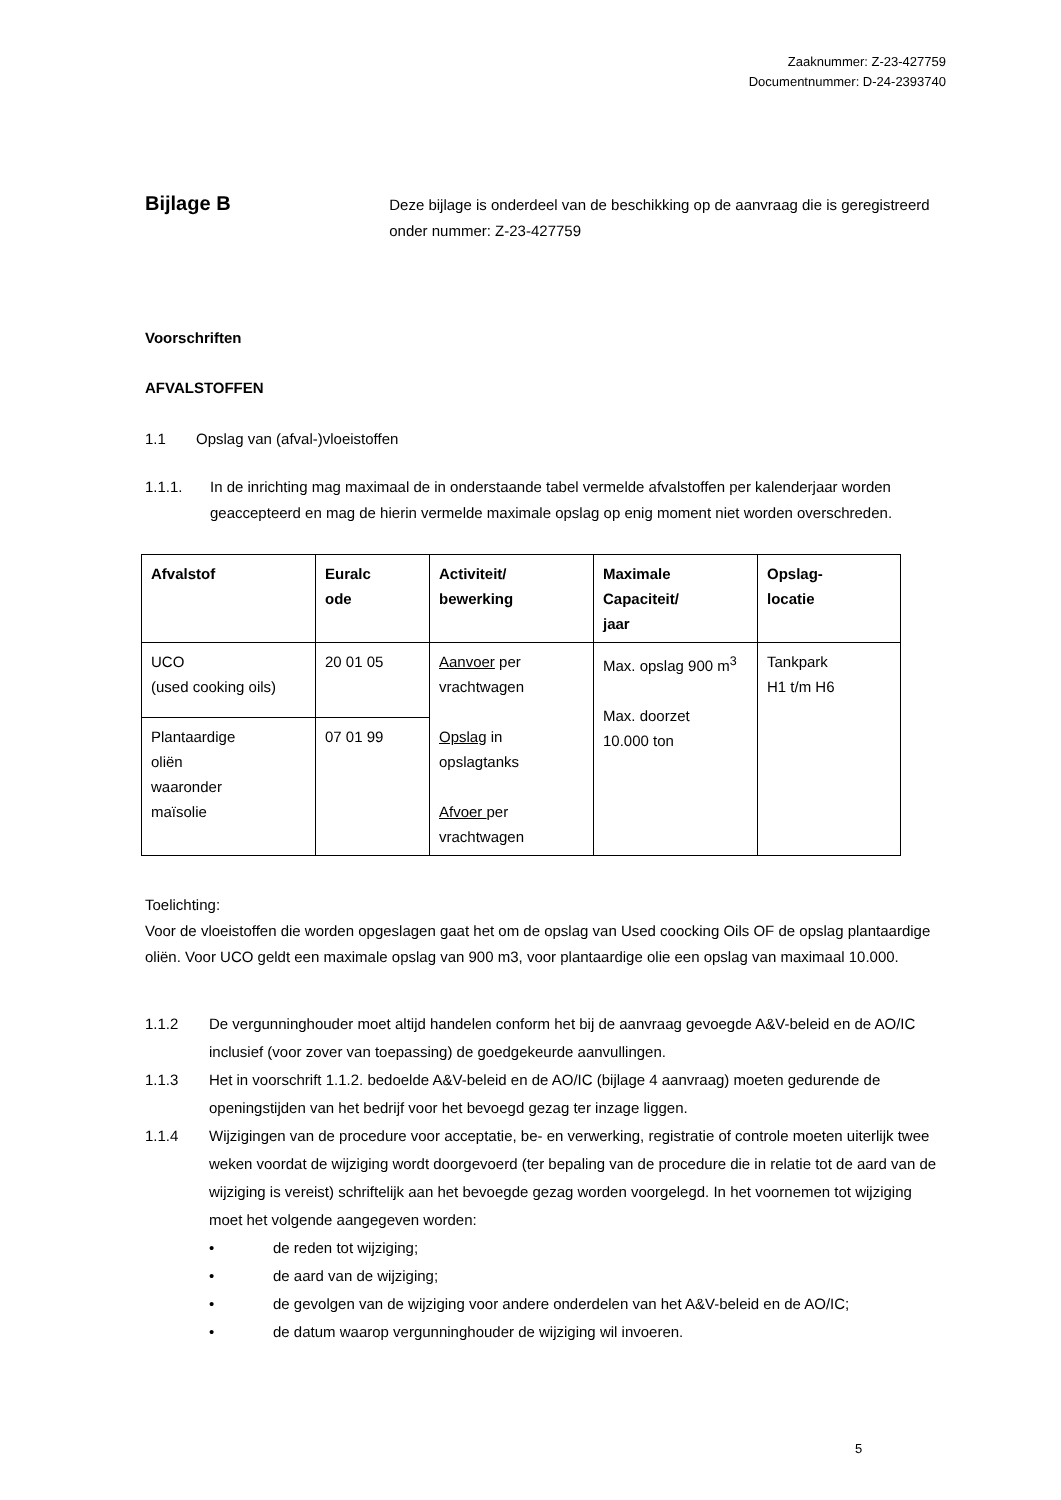Zaaknummer: Z-23-427759
Documentnummer: D-24-2393740
Bijlage B
Deze bijlage is onderdeel van de beschikking op de aanvraag die is geregistreerd onder nummer: Z-23-427759
Voorschriften
AFVALSTOFFEN
1.1 Opslag van (afval-)vloeistoffen
1.1.1. In de inrichting mag maximaal de in onderstaande tabel vermelde afvalstoffen per kalenderjaar worden geaccepteerd en mag de hierin vermelde maximale opslag op enig moment niet worden overschreden.
| Afvalstof | Euralc ode | Activiteit/ bewerking | Maximale Capaciteit/ jaar | Opslag- locatie |
| --- | --- | --- | --- | --- |
| UCO (used cooking oils) | 20 01 05 | Aanvoer per vrachtwagen Opslag in opslagtanks Afvoer per vrachtwagen | Max. opslag 900 m<sup>3</sup> Max. doorzet 10.000 ton | Tankpark H1 t/m H6 |
| Plantaardige oliën waaronder maïsolie | 07 01 99 | | | |
Toelichting:
Voor de vloeistoffen die worden opgeslagen gaat het om de opslag van Used coocking Oils OF de opslag plantaardige oliën. Voor UCO geldt een maximale opslag van 900 m3, voor plantaardige olie een opslag van maximaal 10.000.
1.1.2 De vergunninghouder moet altijd handelen conform het bij de aanvraag gevoegde A&V-beleid en de AO/IC inclusief (voor zover van toepassing) de goedgekeurde aanvullingen.
1.1.3 Het in voorschrift 1.1.2. bedoelde A&V-beleid en de AO/IC (bijlage 4 aanvraag) moeten gedurende de openingstijden van het bedrijf voor het bevoegd gezag ter inzage liggen.
1.1.4 Wijzigingen van de procedure voor acceptatie, be- en verwerking, registratie of controle moeten uiterlijk twee weken voordat de wijziging wordt doorgevoerd (ter bepaling van de procedure die in relatie tot de aard van de wijziging is vereist) schriftelijk aan het bevoegde gezag worden voorgelegd. In het voornemen tot wijziging moet het volgende aangegeven worden:
• de reden tot wijziging;
• de aard van de wijziging;
• de gevolgen van de wijziging voor andere onderdelen van het A&V-beleid en de AO/IC;
• de datum waarop vergunninghouder de wijziging wil invoeren.
5